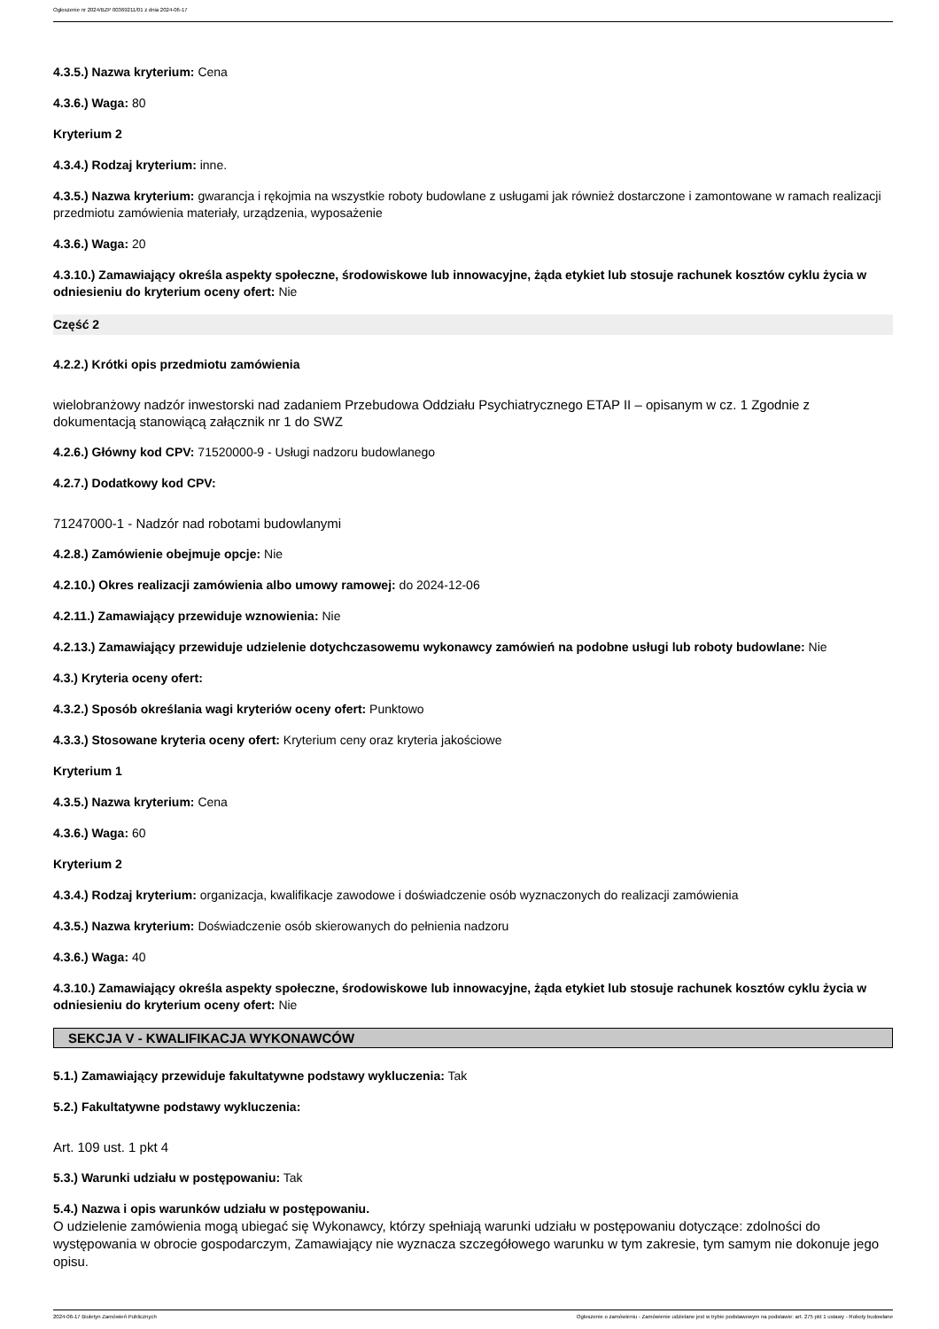Ogłoszenie nr 2024/BZP 00369211/01 z dnia 2024-06-17
4.3.5.) Nazwa kryterium: Cena
4.3.6.) Waga: 80
Kryterium 2
4.3.4.) Rodzaj kryterium: inne.
4.3.5.) Nazwa kryterium: gwarancja i rękojmia na wszystkie roboty budowlane z usługami jak również dostarczone i zamontowane w ramach realizacji przedmiotu zamówienia materiały, urządzenia, wyposażenie
4.3.6.) Waga: 20
4.3.10.) Zamawiający określa aspekty społeczne, środowiskowe lub innowacyjne, żąda etykiet lub stosuje rachunek kosztów cyklu życia w odniesieniu do kryterium oceny ofert: Nie
Część 2
4.2.2.) Krótki opis przedmiotu zamówienia
wielobranżowy nadzór inwestorski nad zadaniem Przebudowa Oddziału Psychiatrycznego ETAP II – opisanym w cz. 1 Zgodnie z dokumentacją stanowiącą załącznik nr 1 do SWZ
4.2.6.) Główny kod CPV: 71520000-9 - Usługi nadzoru budowlanego
4.2.7.) Dodatkowy kod CPV:
71247000-1 - Nadzór nad robotami budowlanymi
4.2.8.) Zamówienie obejmuje opcje: Nie
4.2.10.) Okres realizacji zamówienia albo umowy ramowej: do 2024-12-06
4.2.11.) Zamawiający przewiduje wznowienia: Nie
4.2.13.) Zamawiający przewiduje udzielenie dotychczasowemu wykonawcy zamówień na podobne usługi lub roboty budowlane: Nie
4.3.) Kryteria oceny ofert:
4.3.2.) Sposób określania wagi kryteriów oceny ofert: Punktowo
4.3.3.) Stosowane kryteria oceny ofert: Kryterium ceny oraz kryteria jakościowe
Kryterium 1
4.3.5.) Nazwa kryterium: Cena
4.3.6.) Waga: 60
Kryterium 2
4.3.4.) Rodzaj kryterium: organizacja, kwalifikacje zawodowe i doświadczenie osób wyznaczonych do realizacji zamówienia
4.3.5.) Nazwa kryterium: Doświadczenie osób skierowanych do pełnienia nadzoru
4.3.6.) Waga: 40
4.3.10.) Zamawiający określa aspekty społeczne, środowiskowe lub innowacyjne, żąda etykiet lub stosuje rachunek kosztów cyklu życia w odniesieniu do kryterium oceny ofert: Nie
SEKCJA V - KWALIFIKACJA WYKONAWCÓW
5.1.) Zamawiający przewiduje fakultatywne podstawy wykluczenia: Tak
5.2.) Fakultatywne podstawy wykluczenia:
Art. 109 ust. 1 pkt 4
5.3.) Warunki udziału w postępowaniu: Tak
5.4.) Nazwa i opis warunków udziału w postępowaniu.
O udzielenie zamówienia mogą ubiegać się Wykonawcy, którzy spełniają warunki udziału w postępowaniu dotyczące: zdolności do występowania w obrocie gospodarczym, Zamawiający nie wyznacza szczegółowego warunku w tym zakresie, tym samym nie dokonuje jego opisu.
2024-06-17 Biuletyn Zamówień Publicznych Ogłoszenie o zamówieniu - Zamówienie udzielane jest w trybie podstawowym na podstawie: art. 275 pkt 1 ustawy - Roboty budowlane